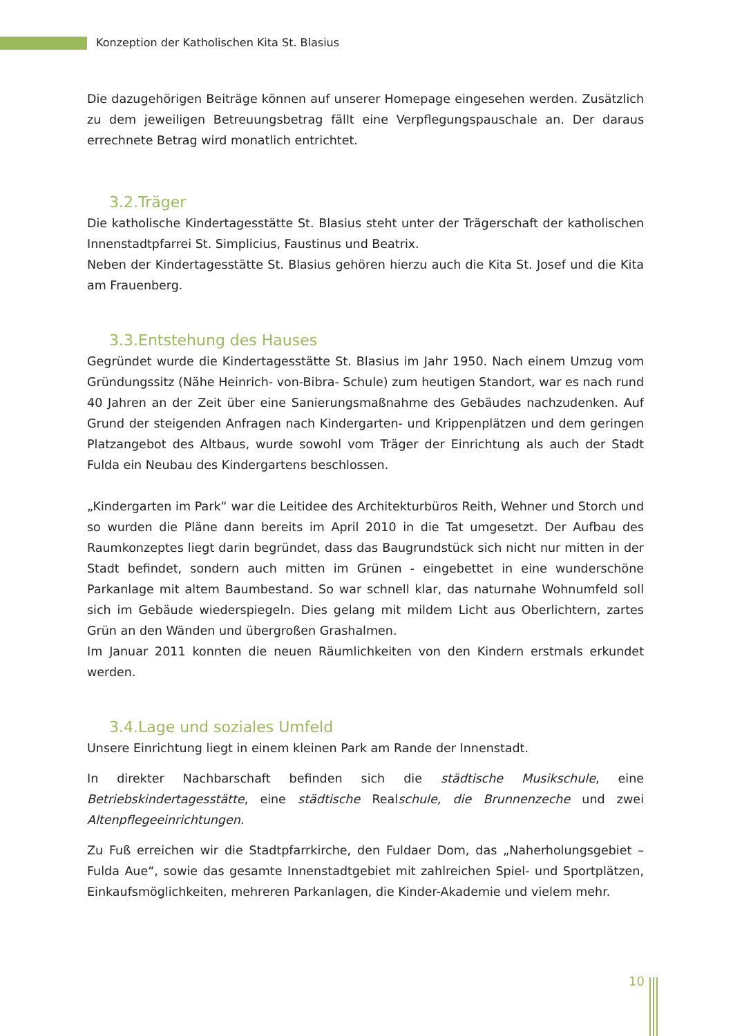Konzeption der Katholischen Kita St. Blasius
Die dazugehörigen Beiträge können auf unserer Homepage eingesehen werden. Zusätzlich zu dem jeweiligen Betreuungsbetrag fällt eine Verpflegungspauschale an. Der daraus errechnete Betrag wird monatlich entrichtet.
3.2.Träger
Die katholische Kindertagesstätte St. Blasius steht unter der Trägerschaft der katholischen Innenstadtpfarrei St. Simplicius, Faustinus und Beatrix.
Neben der Kindertagesstätte St. Blasius gehören hierzu auch die Kita St. Josef und die Kita am Frauenberg.
3.3.Entstehung des Hauses
Gegründet wurde die Kindertagesstätte St. Blasius im Jahr 1950. Nach einem Umzug vom Gründungssitz (Nähe Heinrich- von-Bibra- Schule) zum heutigen Standort, war es nach rund 40 Jahren an der Zeit über eine Sanierungsmaßnahme des Gebäudes nachzudenken. Auf Grund der steigenden Anfragen nach Kindergarten- und Krippenplätzen und dem geringen Platzangebot des Altbaus, wurde sowohl vom Träger der Einrichtung als auch der Stadt Fulda ein Neubau des Kindergartens beschlossen.
„Kindergarten im Park“ war die Leitidee des Architekturbüros Reith, Wehner und Storch und so wurden die Pläne dann bereits im April 2010 in die Tat umgesetzt. Der Aufbau des Raumkonzeptes liegt darin begründet, dass das Baugrundstück sich nicht nur mitten in der Stadt befindet, sondern auch mitten im Grünen - eingebettet in eine wunderschöne Parkanlage mit altem Baumbestand. So war schnell klar, das naturnahe Wohnumfeld soll sich im Gebäude wiederspiegeln. Dies gelang mit mildem Licht aus Oberlichtern, zartes Grün an den Wänden und übergroßen Grashalmen.
Im Januar 2011 konnten die neuen Räumlichkeiten von den Kindern erstmals erkundet werden.
3.4.Lage und soziales Umfeld
Unsere Einrichtung liegt in einem kleinen Park am Rande der Innenstadt.
In direkter Nachbarschaft befinden sich die städtische Musikschule, eine Betriebskindertagesstätte, eine städtische Realschule, die Brunnenzeche und zwei Altenpflegeeinrichtungen.
Zu Fuß erreichen wir die Stadtpfarrkirche, den Fuldaer Dom, das „Naherholungsgebiet – Fulda Aue“, sowie das gesamte Innenstadtgebiet mit zahlreichen Spiel- und Sportplätzen, Einkaufsmöglichkeiten, mehreren Parkanlagen, die Kinder-Akademie und vielem mehr.
10